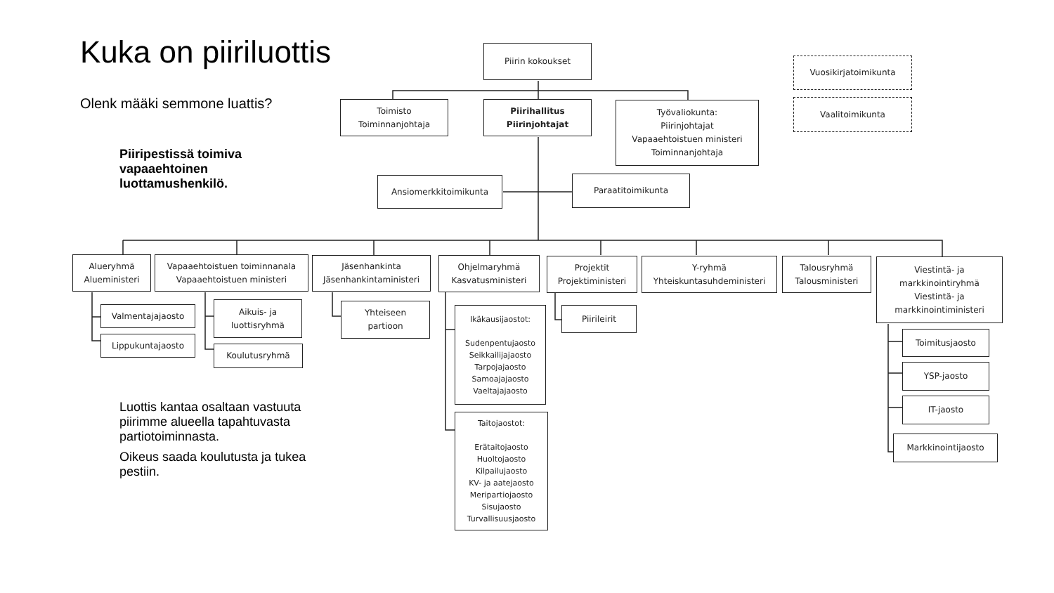Kuka on piiriluottis
Olenk määki semmone luattis?
Piiripestissä toimiva vapaaehtoinen luottamushenkilö.
Piirin kokoukset
Vuosikirjatoimikunta
Vaalitoimikunta
Toimisto
Toiminnanjohtaja
Piirihallitus
Piirinjohtajat
Työvaliokunta:
Piirinjohtajat
Vapaaehtoistuen ministeri
Toiminnanjohtaja
Ansiomerkkitoimikunta
Paraatitoimikunta
Alueryhmä
Alueministeri
Vapaaehtoistuen toiminnanala
Vapaaehtoistuen ministeri
Jäsenhankinta
Jäsenhankintaministeri
Ohjelmaryhmä
Kasvatusministeri
Projektit
Projektiministeri
Y-ryhmä
Yhteiskuntasuhdeministeri
Talousryhmä
Talousministeri
Viestintä- ja
markkinointiryhmä
Viestintä- ja
markkinointiministeri
Valmentajajaosto
Lippukuntajaosto
Aikuis- ja
luottisryhmä
Koulutusryhmä
Yhteiseen
partioon
Ikäkausijaostot:
Sudenpentujaosto
Seikkailijajaosto
Tarpojajaosto
Samoajajaosto
Vaeltajajaosto
Taitojaostot:
Erätaitojaosto
Huoltojaosto
Kilpailujaosto
KV- ja aatejaosto
Meripartiojaosto
Sisujaosto
Turvallisuusjaosto
Piirileirit
Toimitusjaosto
YSP-jaosto
IT-jaosto
Markkinointijaosto
Luottis kantaa osaltaan vastuuta piirimme alueella tapahtuvasta partiotoiminnasta.
Oikeus saada koulutusta ja tukea pestiin.